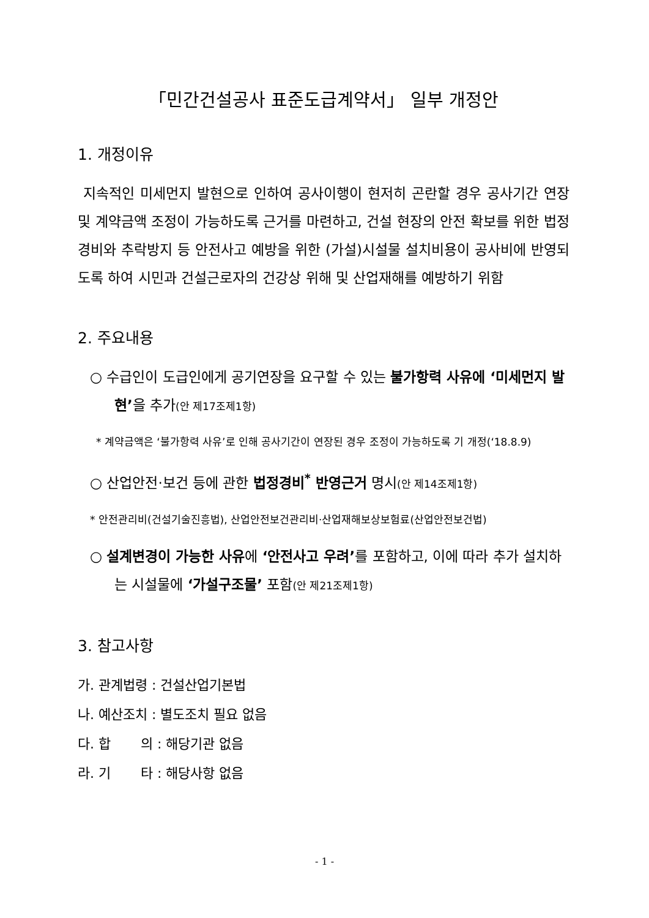「민간건설공사 표준도급계약서」 일부 개정안
1. 개정이유
지속적인 미세먼지 발현으로 인하여 공사이행이 현저히 곤란할 경우 공사기간 연장 및 계약금액 조정이 가능하도록 근거를 마련하고, 건설 현장의 안전 확보를 위한 법정경비와 추락방지 등 안전사고 예방을 위한 (가설)시설물 설치비용이 공사비에 반영되도록 하여 시민과 건설근로자의 건강상 위해 및 산업재해를 예방하기 위함
2. 주요내용
○ 수급인이 도급인에게 공기연장을 요구할 수 있는 불가항력 사유에 ‘미세먼지 발현’을 추가(안 제17조제1항)
* 계약금액은 ‘불가항력 사유’로 인해 공사기간이 연장된 경우 조정이 가능하도록 기 개정(‘18.8.9)
○ 산업안전·보건 등에 관한 법정경비<sup>*</sup> 반영근거 명시(안 제14조제1항)
* 안전관리비(건설기술진흥법), 산업안전보건관리비·산업재해보상보험료(산업안전보건법)
○ 설계변경이 가능한 사유에 ‘안전사고 우려’를 포함하고, 이에 따라 추가 설치하는 시설물에 ‘가설구조물’ 포함(안 제21조제1항)
3. 참고사항
가. 관계법령 : 건설산업기본법
나. 예산조치 : 별도조치 필요 없음
다. 합 의 : 해당기관 없음
라. 기 타 : 해당사항 없음
- 1 -